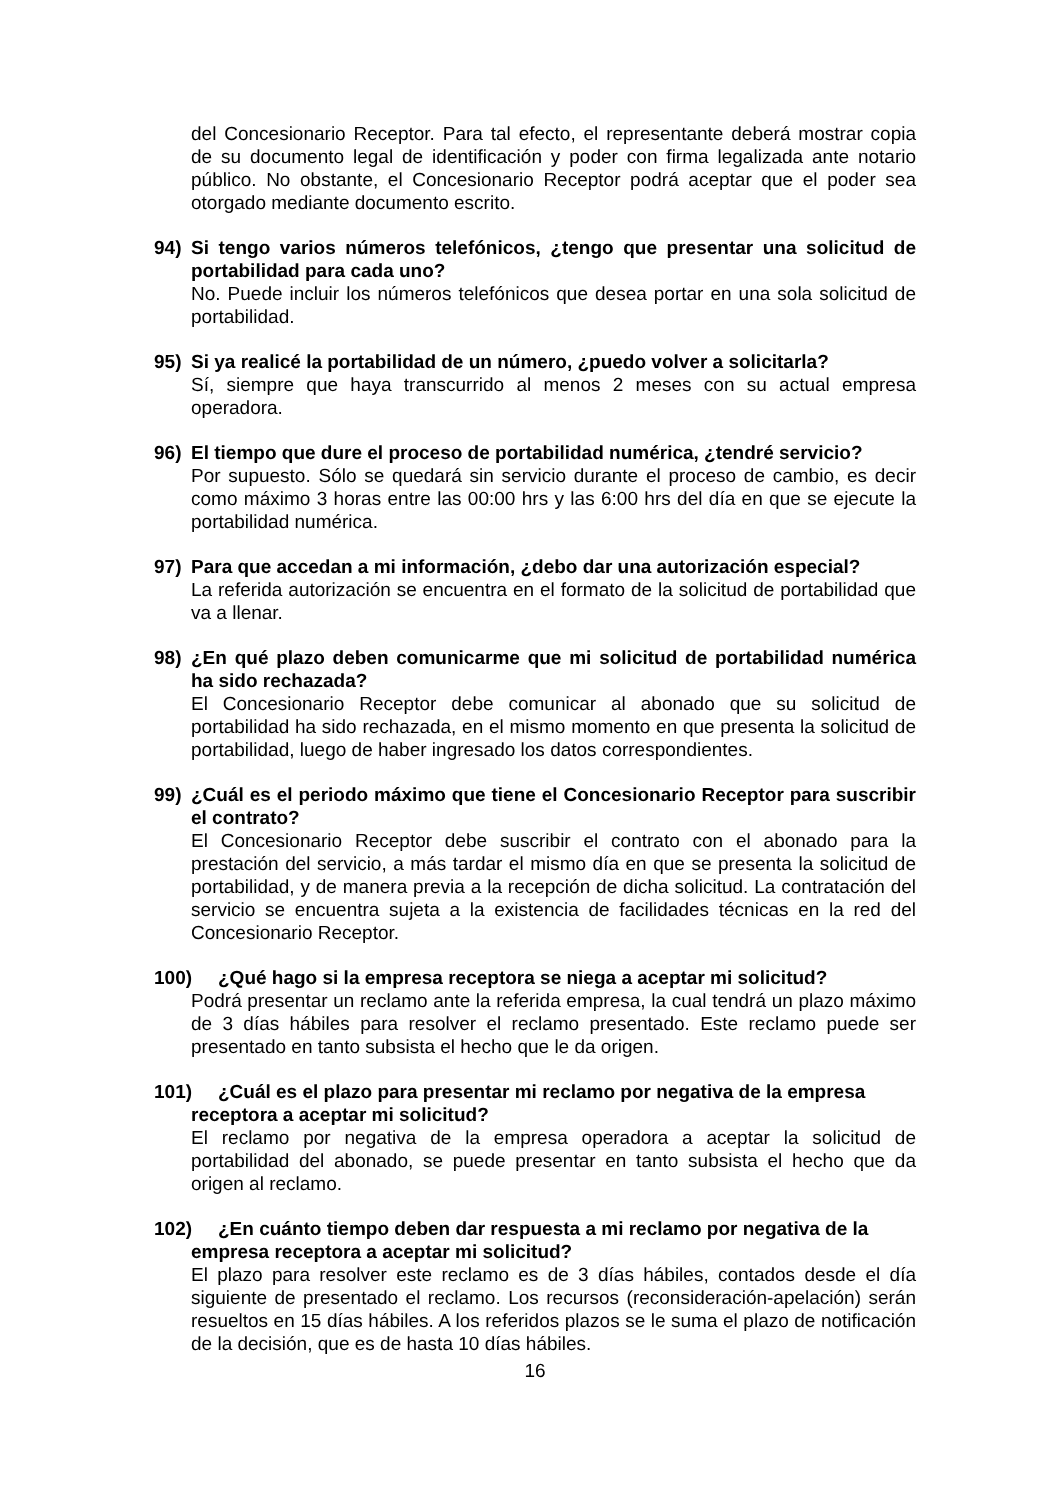del Concesionario Receptor. Para tal efecto, el representante deberá mostrar copia de su documento legal de identificación y poder con firma legalizada ante notario público. No obstante, el Concesionario Receptor podrá aceptar que el poder sea otorgado mediante documento escrito.
94) Si tengo varios números telefónicos, ¿tengo que presentar una solicitud de portabilidad para cada uno?
No. Puede incluir los números telefónicos que desea portar en una sola solicitud de portabilidad.
95) Si ya realicé la portabilidad de un número, ¿puedo volver a solicitarla?
Sí, siempre que haya transcurrido al menos 2 meses con su actual empresa operadora.
96) El tiempo que dure el proceso de portabilidad numérica, ¿tendré servicio?
Por supuesto. Sólo se quedará sin servicio durante el proceso de cambio, es decir como máximo 3 horas entre las 00:00 hrs y las 6:00 hrs del día en que se ejecute la portabilidad numérica.
97) Para que accedan a mi información, ¿debo dar una autorización especial?
La referida autorización se encuentra en el formato de la solicitud de portabilidad que va a llenar.
98) ¿En qué plazo deben comunicarme que mi solicitud de portabilidad numérica ha sido rechazada?
El Concesionario Receptor debe comunicar al abonado que su solicitud de portabilidad ha sido rechazada, en el mismo momento en que presenta la solicitud de portabilidad, luego de haber ingresado los datos correspondientes.
99) ¿Cuál es el periodo máximo que tiene el Concesionario Receptor para suscribir el contrato?
El Concesionario Receptor debe suscribir el contrato con el abonado para la prestación del servicio, a más tardar el mismo día en que se presenta la solicitud de portabilidad, y de manera previa a la recepción de dicha solicitud. La contratación del servicio se encuentra sujeta a la existencia de facilidades técnicas en la red del Concesionario Receptor.
100) ¿Qué hago si la empresa receptora se niega a aceptar mi solicitud?
Podrá presentar un reclamo ante la referida empresa, la cual tendrá un plazo máximo de 3 días hábiles para resolver el reclamo presentado. Este reclamo puede ser presentado en tanto subsista el hecho que le da origen.
101) ¿Cuál es el plazo para presentar mi reclamo por negativa de la empresa
receptora a aceptar mi solicitud?
El reclamo por negativa de la empresa operadora a aceptar la solicitud de portabilidad del abonado, se puede presentar en tanto subsista el hecho que da origen al reclamo.
102) ¿En cuánto tiempo deben dar respuesta a mi reclamo por negativa de la
empresa receptora a aceptar mi solicitud?
El plazo para resolver este reclamo es de 3 días hábiles, contados desde el día siguiente de presentado el reclamo. Los recursos (reconsideración-apelación) serán resueltos en 15 días hábiles. A los referidos plazos se le suma el plazo de notificación de la decisión, que es de hasta 10 días hábiles.
16